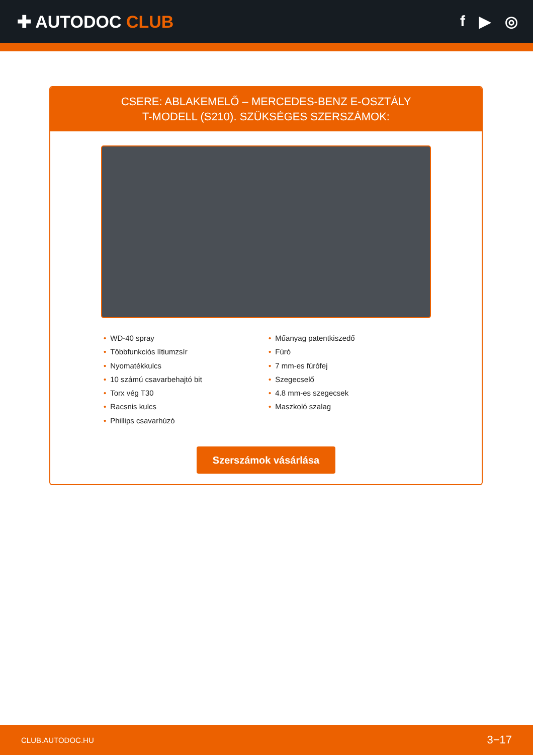✚ AUTODOC CLUB f ▶ ◎
CSERE: ABLAKEMELŐ – MERCEDES-BENZ E-OSZTÁLY
T-MODELL (S210). SZÜKSÉGES SZERSZÁMOK:
• WD-40 spray
• Többfunkciós lítiumzsír
• Nyomatékkulcs
• 10 számú csavarbehajtó bit
• Torx vég T30
• Racsnis kulcs
• Phillips csavarhúzó
• Műanyag patentkiszedő
• Fúró
• 7 mm-es fúrófej
• Szegecselő
• 4.8 mm-es szegecsek
• Maszkoló szalag
Szerszámok vásárlása
CLUB.AUTODOC.HU 3−17